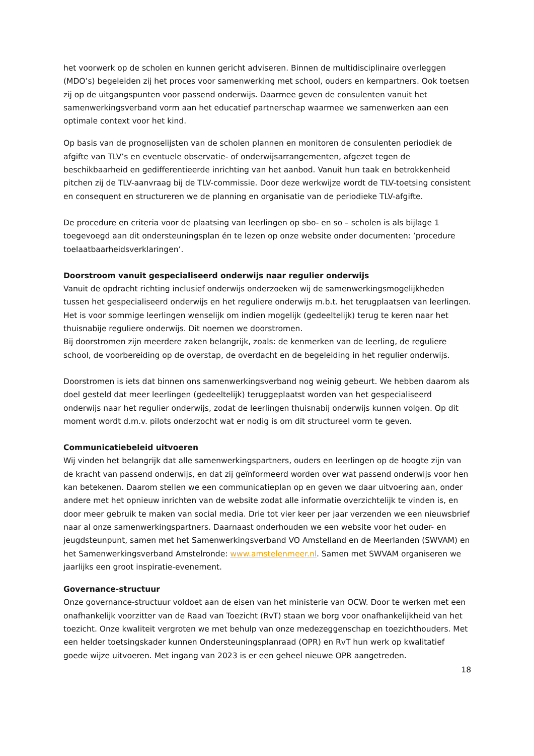het voorwerk op de scholen en kunnen gericht adviseren. Binnen de multidisciplinaire overleggen (MDO’s) begeleiden zij het proces voor samenwerking met school, ouders en kernpartners. Ook toetsen zij op de uitgangspunten voor passend onderwijs. Daarmee geven de consulenten vanuit het samenwerkingsverband vorm aan het educatief partnerschap waarmee we samenwerken aan een optimale context voor het kind.
Op basis van de prognoselijsten van de scholen plannen en monitoren de consulenten periodiek de afgifte van TLV’s en eventuele observatie- of onderwijsarrangementen, afgezet tegen de beschikbaarheid en gedifferentieerde inrichting van het aanbod. Vanuit hun taak en betrokkenheid pitchen zij de TLV-aanvraag bij de TLV-commissie. Door deze werkwijze wordt de TLV-toetsing consistent en consequent en structureren we de planning en organisatie van de periodieke TLV-afgifte.
De procedure en criteria voor de plaatsing van leerlingen op sbo- en so – scholen is als bijlage 1 toegevoegd aan dit ondersteuningsplan én te lezen op onze website onder documenten: ’procedure toelaatbaarheidsverklaringen’.
Doorstroom vanuit gespecialiseerd onderwijs naar regulier onderwijs
Vanuit de opdracht richting inclusief onderwijs onderzoeken wij de samenwerkingsmogelijkheden tussen het gespecialiseerd onderwijs en het reguliere onderwijs m.b.t. het terugplaatsen van leerlingen. Het is voor sommige leerlingen wenselijk om indien mogelijk (gedeeltelijk) terug te keren naar het thuisnabije reguliere onderwijs. Dit noemen we doorstromen.
Bij doorstromen zijn meerdere zaken belangrijk, zoals: de kenmerken van de leerling, de reguliere school, de voorbereiding op de overstap, de overdacht en de begeleiding in het regulier onderwijs.
Doorstromen is iets dat binnen ons samenwerkingsverband nog weinig gebeurt. We hebben daarom als doel gesteld dat meer leerlingen (gedeeltelijk) teruggeplaatst worden van het gespecialiseerd onderwijs naar het regulier onderwijs, zodat de leerlingen thuisnabij onderwijs kunnen volgen. Op dit moment wordt d.m.v. pilots onderzocht wat er nodig is om dit structureel vorm te geven.
Communicatiebeleid uitvoeren
Wij vinden het belangrijk dat alle samenwerkingspartners, ouders en leerlingen op de hoogte zijn van de kracht van passend onderwijs, en dat zij geïnformeerd worden over wat passend onderwijs voor hen kan betekenen. Daarom stellen we een communicatieplan op en geven we daar uitvoering aan, onder andere met het opnieuw inrichten van de website zodat alle informatie overzichtelijk te vinden is, en door meer gebruik te maken van social media. Drie tot vier keer per jaar verzenden we een nieuwsbrief naar al onze samenwerkingspartners. Daarnaast onderhouden we een website voor het ouder- en jeugdsteunpunt, samen met het Samenwerkingsverband VO Amstelland en de Meerlanden (SWVAM) en het Samenwerkingsverband Amstelronde: www.amstelenmeer.nl. Samen met SWVAM organiseren we jaarlijks een groot inspiratie-evenement.
Governance-structuur
Onze governance-structuur voldoet aan de eisen van het ministerie van OCW. Door te werken met een onafhankelijk voorzitter van de Raad van Toezicht (RvT) staan we borg voor onafhankelijkheid van het toezicht. Onze kwaliteit vergroten we met behulp van onze medezeggenschap en toezichthouders. Met een helder toetsingskader kunnen Ondersteuningsplanraad (OPR) en RvT hun werk op kwalitatief goede wijze uitvoeren. Met ingang van 2023 is er een geheel nieuwe OPR aangetreden.
18